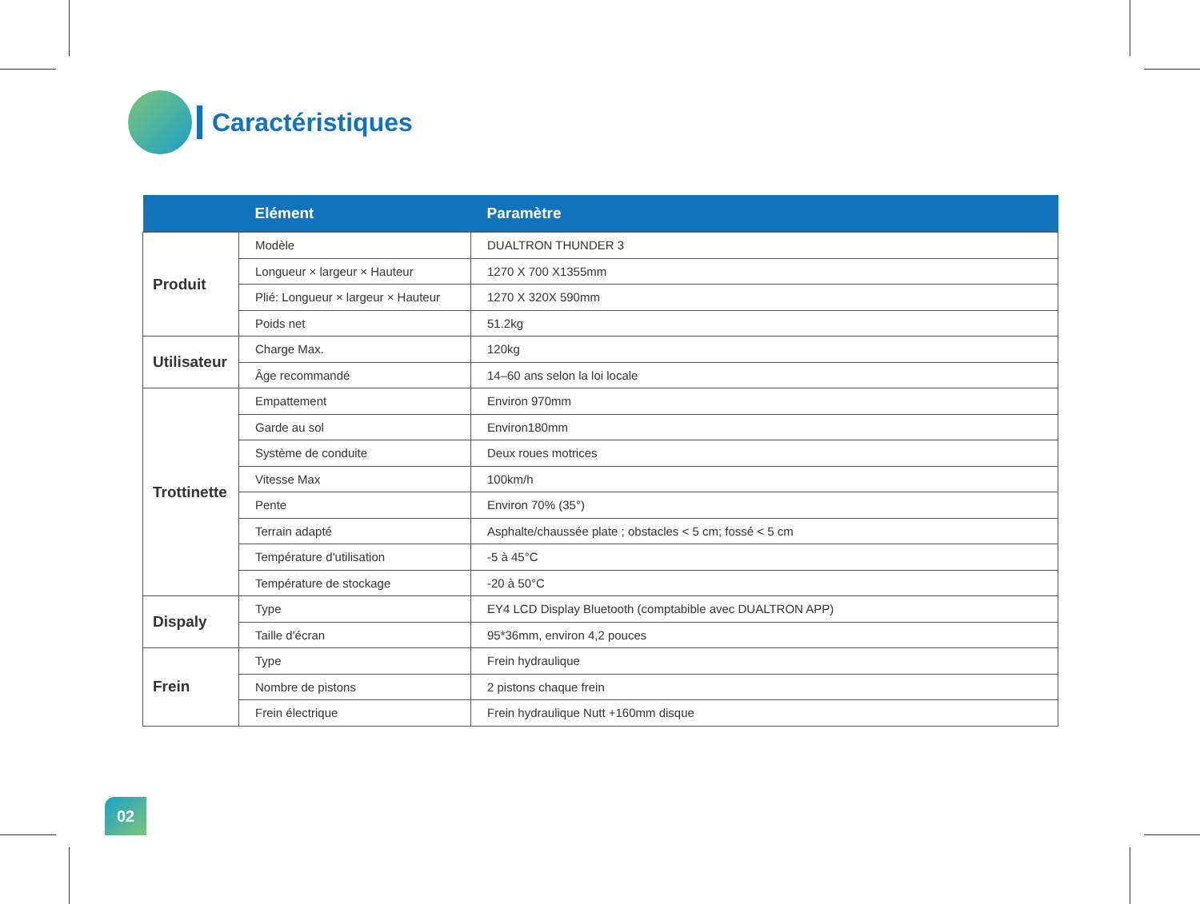Caractéristiques
| | Elément | Paramètre |
| --- | --- | --- |
| Produit | Modèle | DUALTRON THUNDER 3 |
| | Longueur × largeur × Hauteur | 1270 X 700 X1355mm |
| | Plié: Longueur × largeur × Hauteur | 1270 X 320X 590mm |
| | Poids net | 51.2kg |
| Utilisateur | Charge Max. | 120kg |
| | Âge recommandé | 14–60 ans selon la loi locale |
| Trottinette | Empattement | Environ 970mm |
| | Garde au sol | Environ180mm |
| | Système de conduite | Deux roues motrices |
| | Vitesse Max | 100km/h |
| | Pente | Environ 70% (35°) |
| | Terrain adapté | Asphalte/chaussée plate ; obstacles < 5 cm; fossé < 5 cm |
| | Température d'utilisation | -5 à 45°C |
| | Température de stockage | -20 à 50°C |
| Dispaly | Type | EY4 LCD Display Bluetooth (comptabible avec DUALTRON APP) |
| | Taille d'écran | 95*36mm, environ 4,2 pouces |
| Frein | Type | Frein hydraulique |
| | Nombre de pistons | 2 pistons chaque frein |
| | Frein électrique | Frein hydraulique Nutt +160mm disque |
02